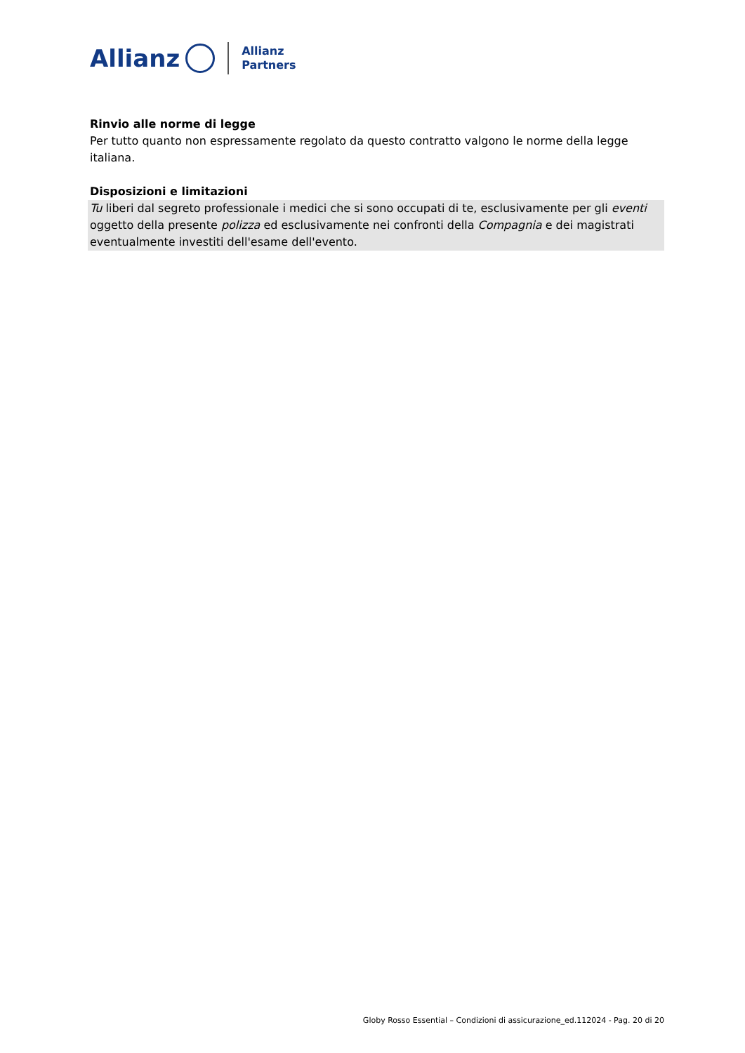Allianz
Allianz
Partners
Rinvio alle norme di legge
Per tutto quanto non espressamente regolato da questo contratto valgono le norme della legge italiana.
Disposizioni e limitazioni
Tu liberi dal segreto professionale i medici che si sono occupati di te, esclusivamente per gli eventi oggetto della presente polizza ed esclusivamente nei confronti della Compagnia e dei magistrati eventualmente investiti dell'esame dell'evento.
Globy Rosso Essential – Condizioni di assicurazione_ed.112024 - Pag. 20 di 20